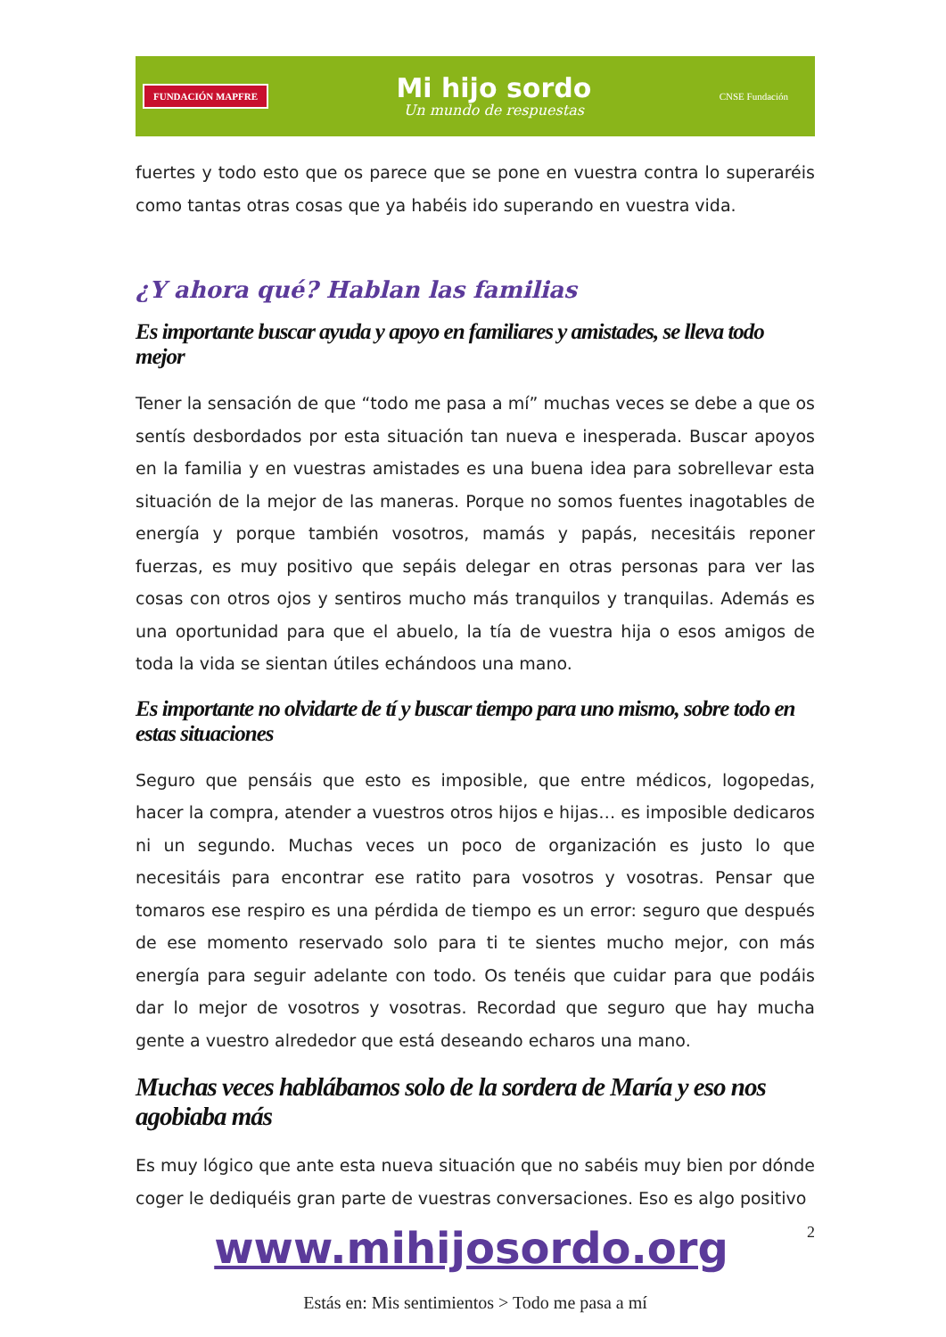FUNDACIÓN MAPFRE
Mi hijo sordo
Un mundo de respuestas
CNSE Fundación
fuertes y todo esto que os parece que se pone en vuestra contra lo superaréis como tantas otras cosas que ya habéis ido superando en vuestra vida.
¿Y ahora qué? Hablan las familias
Es importante buscar ayuda y apoyo en familiares y amistades, se lleva todo mejor
Tener la sensación de que “todo me pasa a mí” muchas veces se debe a que os sentís desbordados por esta situación tan nueva e inesperada. Buscar apoyos en la familia y en vuestras amistades es una buena idea para sobrellevar esta situación de la mejor de las maneras. Porque no somos fuentes inagotables de energía y porque también vosotros, mamás y papás, necesitáis reponer fuerzas, es muy positivo que sepáis delegar en otras personas para ver las cosas con otros ojos y sentiros mucho más tranquilos y tranquilas. Además es una oportunidad para que el abuelo, la tía de vuestra hija o esos amigos de toda la vida se sientan útiles echándoos una mano.
Es importante no olvidarte de tí y buscar tiempo para uno mismo, sobre todo en estas situaciones
Seguro que pensáis que esto es imposible, que entre médicos, logopedas, hacer la compra, atender a vuestros otros hijos e hijas… es imposible dedicaros ni un segundo. Muchas veces un poco de organización es justo lo que necesitáis para encontrar ese ratito para vosotros y vosotras. Pensar que tomaros ese respiro es una pérdida de tiempo es un error: seguro que después de ese momento reservado solo para ti te sientes mucho mejor, con más energía para seguir adelante con todo. Os tenéis que cuidar para que podáis dar lo mejor de vosotros y vosotras. Recordad que seguro que hay mucha gente a vuestro alrededor que está deseando echaros una mano.
Muchas veces hablábamos solo de la sordera de María y eso nos agobiaba más
Es muy lógico que ante esta nueva situación que no sabéis muy bien por dónde coger le dediquéis gran parte de vuestras conversaciones. Eso es algo positivo
www.mihijosordo.org 2
Estás en: Mis sentimientos > Todo me pasa a mí